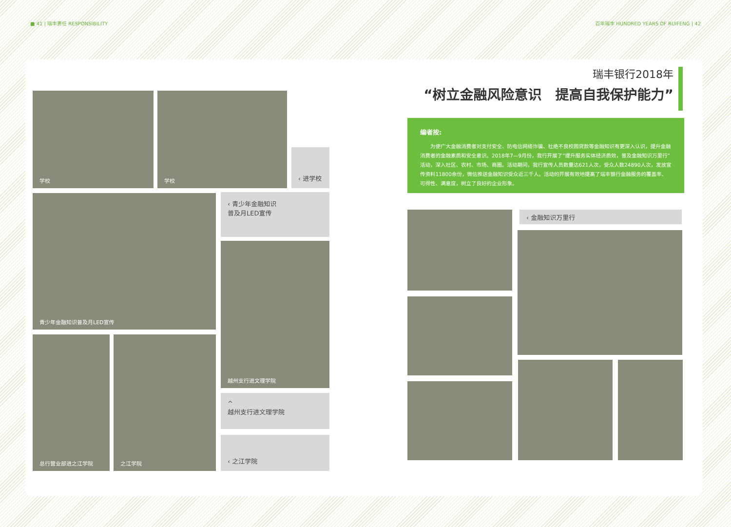■ 41 | 瑞丰责任 RESPONSIBILITY
百年瑞丰 HUNDRED YEARS OF RUIFENG | 42
学校 学校
‹ 进学校
青少年金融知识普及月LED宣传
‹ 青少年金融知识
普及月LED宣传
越州支行进文理学院
^
越州支行进文理学院
总行营业部进之江学院 之江学院
‹ 之江学院
瑞丰银行2018年
“树立金融风险意识　提高自我保护能力”
编者按:
　　为使广大金融消费者对支付安全、防电信网络诈骗、杜绝不良校园贷款等金融知识有更深入认识，提升金融消费者的金融素质和安全意识。2018年7—9月份，我行开展了“提升服务实体经济质效，普及金融知识万里行”活动，深入社区、农村、市场、商圈。活动期间，我行宣传人员数量达621人次，受众人数24890人次，发放宣传资料11800余份，微信推送金融知识受众近三千人。活动的开展有效地提高了瑞丰银行金融服务的覆盖率、可得性、满意度，树立了良好的企业形象。
‹ 金融知识万里行